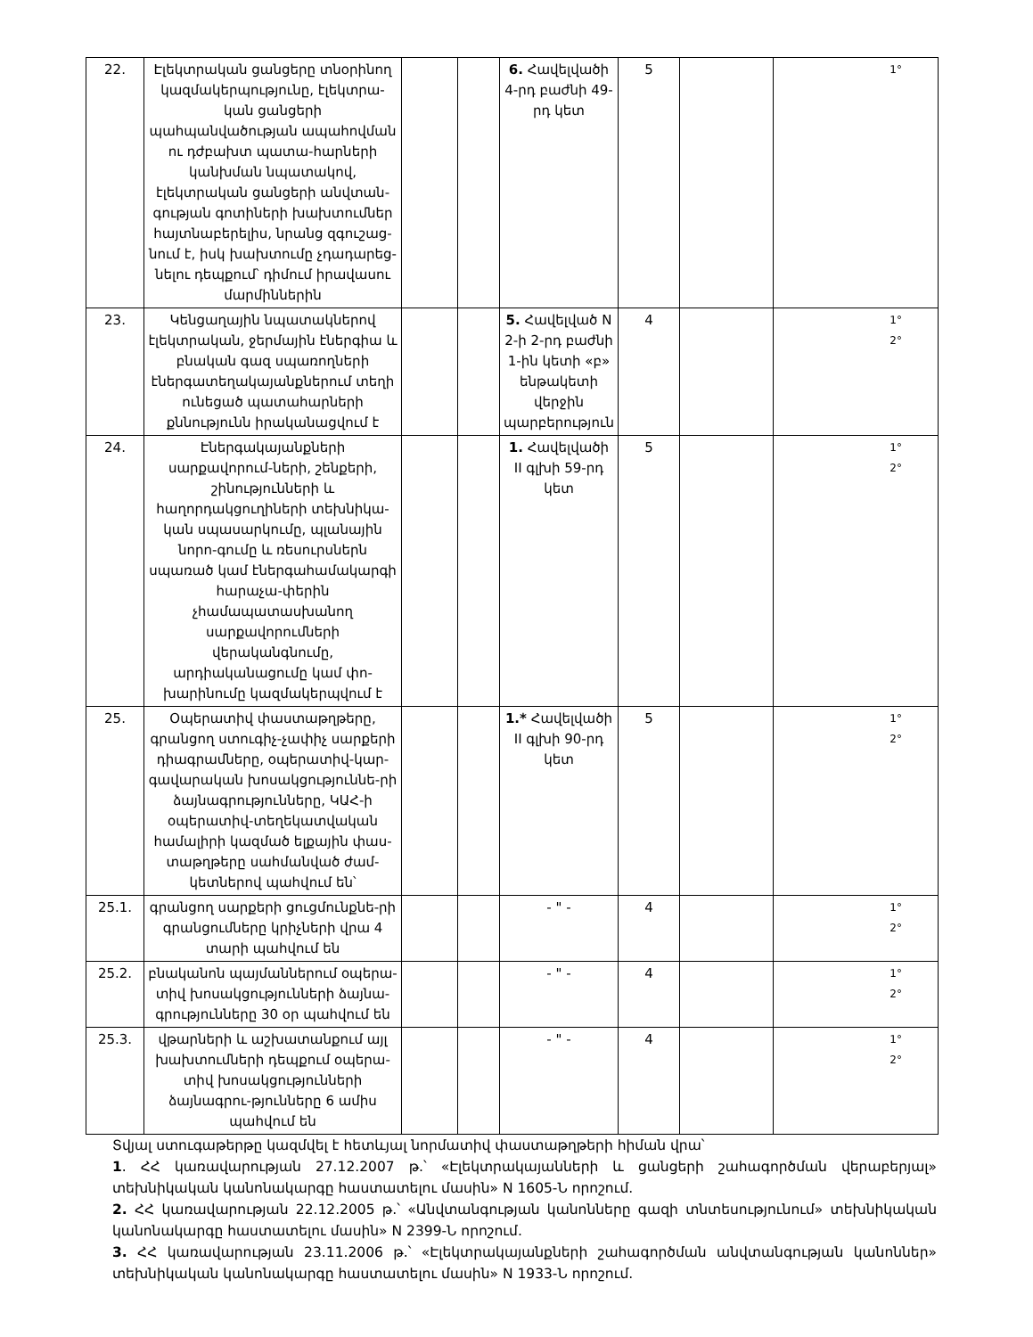| 22. | Էլեկտրական ցանցերը տնօրինող կազմակերպությունը, էլեկտրա-կան ցանցերի պահպանվածության ապահովման ու դժբախտ պատա-հարների կանխման նպատակով, էլեկտրական ցանցերի անվտան-գության գոտիների խախտումներ հայտնաբերելիս, նրանց զգուշաց-նում է, իսկ խախտումը չդադարեց-նելու դեպքում՝ դիմում իրավասու մարմիններին | | | 6. Հավելվածի 4-րդ բաժնի 49-րդ կետ | 5 | | 1° |
| 23. | Կենցաղային նպատակներով էլեկտրական, ջերմային էներգիա և բնական գազ սպառողների էներգատեղակայանքներում տեղի ունեցած պատահարների քննությունն իրականացվում է | | | 5. Հավելված N 2-ի 2-րդ բաժնի 1-ին կետի «բ» ենթակետի վերջին պարբերություն | 4 | | 1° 2° |
| 24. | Էներգակայանքների սարքավորում-ների, շենքերի, շինությունների և հաղորդակցուղիների տեխնիկա-կան սպասարկումը, պլանային նորո-գումը և ռեսուրսներն սպառած կամ էներգահամակարգի հարաչա-փերին չհամապատասխանող սարքավորումների վերականգնումը, արդիականացումը կամ փո-խարինումը կազմակերպվում է | | | 1. Հավելվածի II գլխի 59-րդ կետ | 5 | | 1° 2° |
| 25. | Օպերատիվ փաստաթղթերը, գրանցող ստուգիչ-չափիչ սարքերի դիագրամները, օպերատիվ-կար-գավարական խոսակցություննե-րի ձայնագրությունները, ԿԱՀ-ի օպերատիվ-տեղեկատվական համալիրի կազմած ելքային փաս-տաթղթերը սահմանված ժամ-կետներով պահվում են՝ | | | 1.* Հավելվածի II գլխի 90-րդ կետ | 5 | | 1° 2° |
| 25.1. | գրանցող սարքերի ցուցմունքնե-րի գրանցումները կրիչների վրա 4 տարի պահվում են | | | - " - | 4 | | 1° 2° |
| 25.2. | բնականոն պայմաններում օպերա-տիվ խոսակցությունների ձայնա-գրությունները 30 օր պահվում են | | | - " - | 4 | | 1° 2° |
| 25.3. | վթարների և աշխատանքում այլ խախտումների դեպքում օպերա-տիվ խոսակցությունների ձայնագրու-թյունները 6 ամիս պահվում են | | | - " - | 4 | | 1° 2° |
Տվյալ ստուգաթերթը կազմվել է հետևյալ նորմատիվ փաստաթղթերի հիման վրա՝
1. ՀՀ կառավարության 27.12.2007 թ.՝ «Էլեկտրակայանների և ցանցերի շահագործման վերաբերյալ» տեխնիկական կանոնակարգը հաստատելու մասին» N 1605-Ն որոշում.
2. ՀՀ կառավարության 22.12.2005 թ.՝ «Անվտանգության կանոնները գազի տնտեսությունում» տեխնիկական կանոնակարգը հաստատելու մասին» N 2399-Ն որոշում.
3. ՀՀ կառավարության 23.11.2006 թ.՝ «Էլեկտրակայանքների շահագործման անվտանգության կանոններ» տեխնիկական կանոնակարգը հաստատելու մասին» N 1933-Ն որոշում.